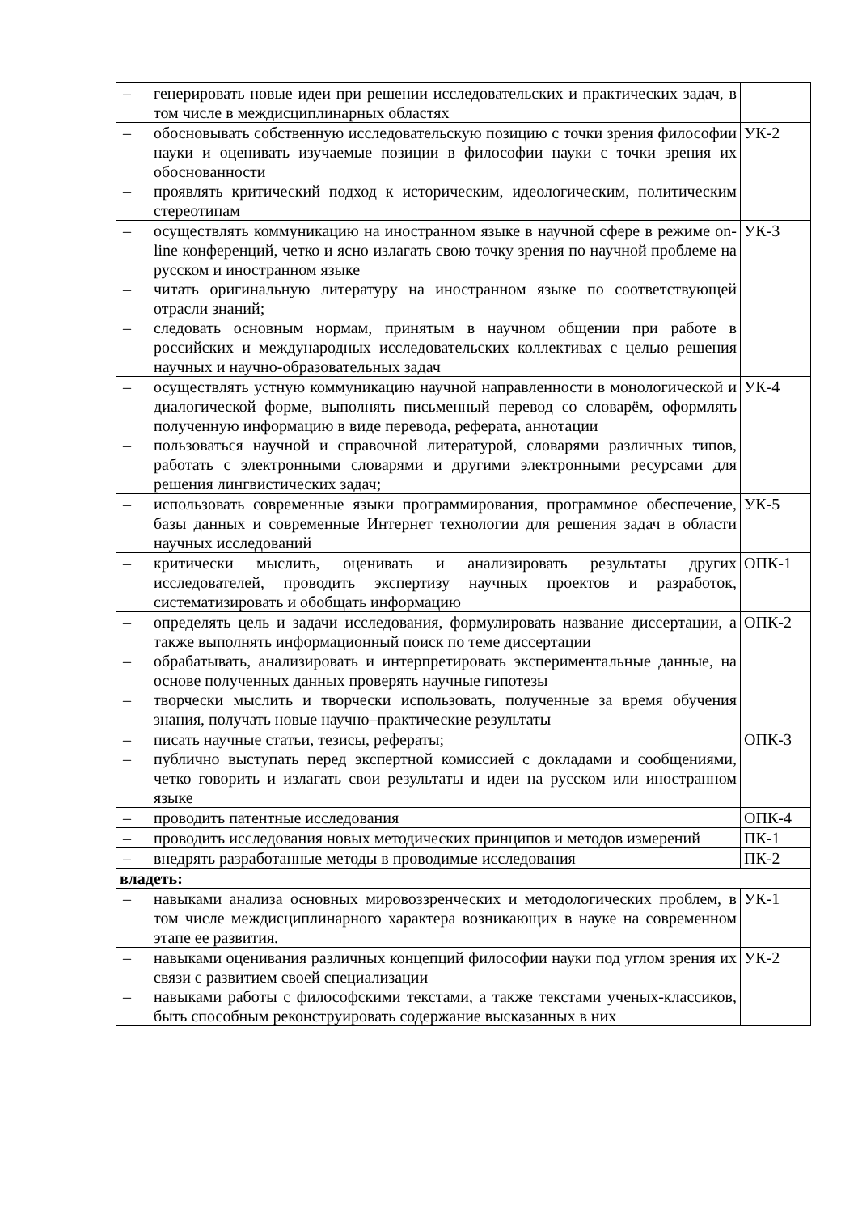| – генерировать новые идеи при решении исследовательских и практических задач, в том числе в междисциплинарных областях | |
| – обосновывать собственную исследовательскую позицию с точки зрения философии науки и оценивать изучаемые позиции в философии науки с точки зрения их обоснованности – проявлять критический подход к историческим, идеологическим, политическим стереотипам | УК-2 |
| – осуществлять коммуникацию на иностранном языке в научной сфере в режиме on-line конференций, четко и ясно излагать свою точку зрения по научной проблеме на русском и иностранном языке – читать оригинальную литературу на иностранном языке по соответствующей отрасли знаний; – следовать основным нормам, принятым в научном общении при работе в российских и международных исследовательских коллективах с целью решения научных и научно-образовательных задач | УК-3 |
| – осуществлять устную коммуникацию научной направленности в монологической и диалогической форме, выполнять письменный перевод со словарём, оформлять полученную информацию в виде перевода, реферата, аннотации – пользоваться научной и справочной литературой, словарями различных типов, работать с электронными словарями и другими электронными ресурсами для решения лингвистических задач; | УК-4 |
| – использовать современные языки программирования, программное обеспечение, базы данных и современные Интернет технологии для решения задач в области научных исследований | УК-5 |
| – критически мыслить, оценивать и анализировать результаты других исследователей, проводить экспертизу научных проектов и разработок, систематизировать и обобщать информацию | ОПК-1 |
| – определять цель и задачи исследования, формулировать название диссертации, а также выполнять информационный поиск по теме диссертации – обрабатывать, анализировать и интерпретировать экспериментальные данные, на основе полученных данных проверять научные гипотезы – творчески мыслить и творчески использовать, полученные за время обучения знания, получать новые научно–практические результаты | ОПК-2 |
| – писать научные статьи, тезисы, рефераты; – публично выступать перед экспертной комиссией с докладами и сообщениями, четко говорить и излагать свои результаты и идеи на русском или иностранном языке | ОПК-3 |
| – проводить патентные исследования | ОПК-4 |
| – проводить исследования новых методических принципов и методов измерений | ПК-1 |
| – внедрять разработанные методы в проводимые исследования | ПК-2 |
| владеть: | |
| – навыками анализа основных мировоззренческих и методологических проблем, в том числе междисциплинарного характера возникающих в науке на современном этапе ее развития. | УК-1 |
| – навыками оценивания различных концепций философии науки под углом зрения их связи с развитием своей специализации – навыками работы с философскими текстами, а также текстами ученых-классиков, быть способным реконструировать содержание высказанных в них | УК-2 |